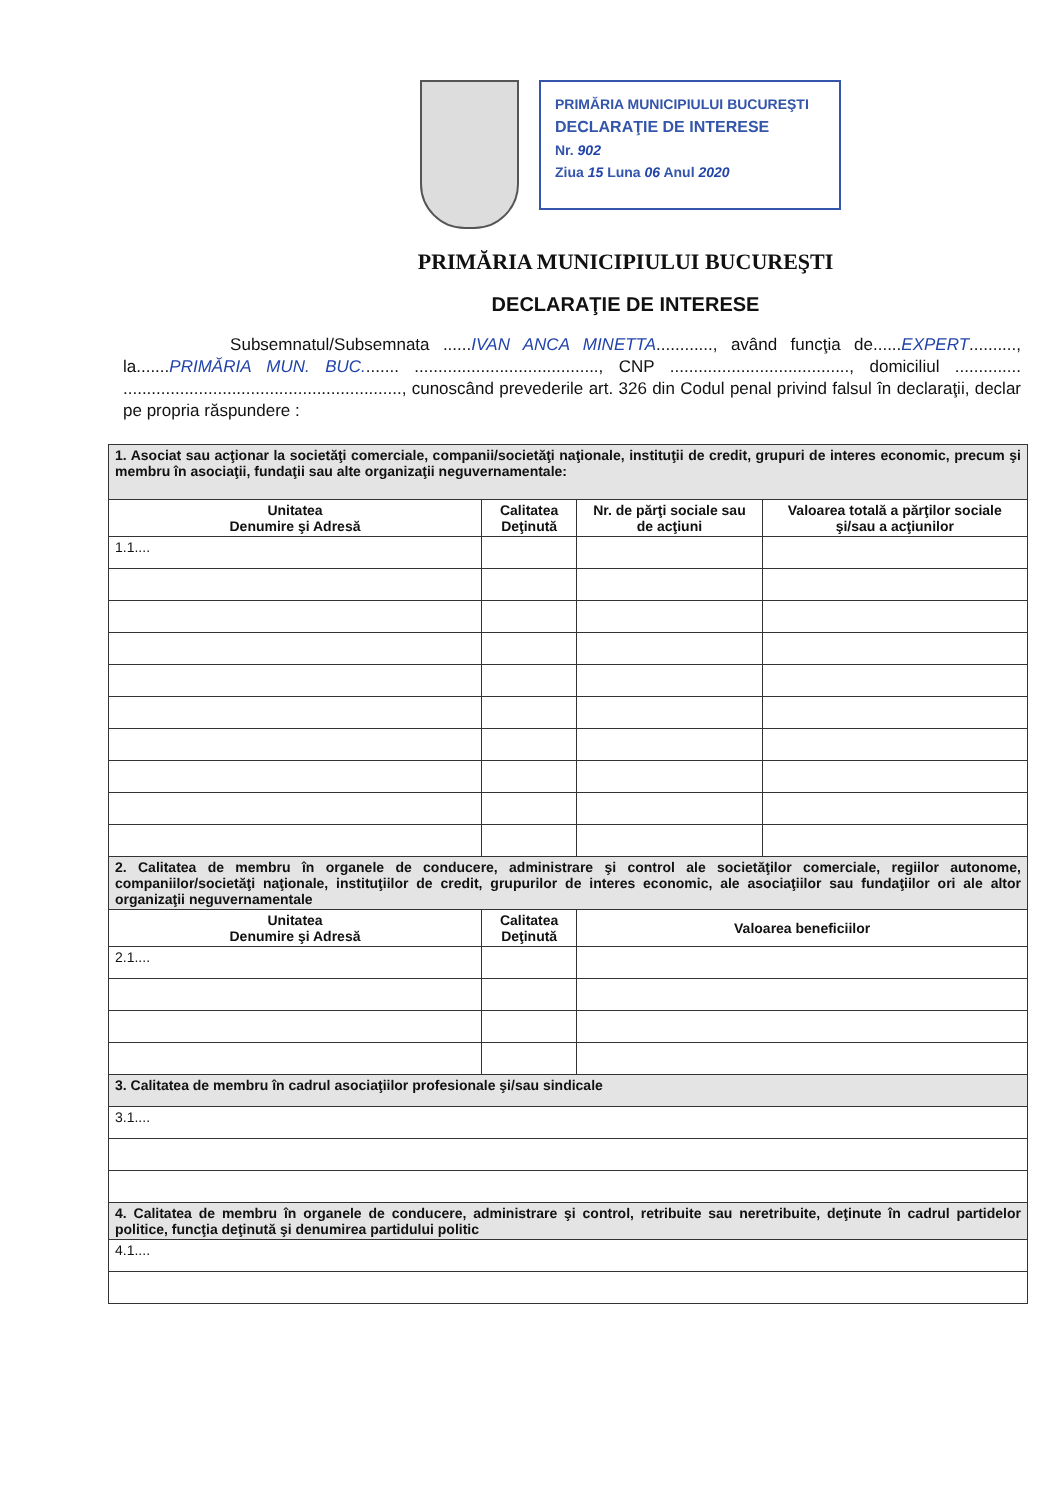PRIMĂRIA MUNICIPIULUI BUCUREŞTI
DECLARAŢIE DE INTERESE
Nr. 902
Ziua 15 Luna 06 Anul 2020
PRIMĂRIA MUNICIPIULUI BUCUREŞTI
DECLARAŢIE DE INTERESE
Subsemnatul/Subsemnata ......IVAN ANCA MINETTA............, având funcţia de......EXPERT.........., la.......PRIMĂRIA MUN. BUC........ ......................................., CNP ......................................, domiciliul .............. ..........................................................., cunoscând prevederile art. 326 din Codul penal privind falsul în declaraţii, declar pe propria răspundere :
| 1. Asociat sau acţionar la societăţi comerciale, companii/societăţi naţionale, instituţii de credit, grupuri de interes economic, precum şi membru în asociaţii, fundaţii sau alte organizaţii neguvernamentale: | | | |
| Unitatea Denumire şi Adresă | Calitatea Deţinută | Nr. de părţi sociale sau de acţiuni | Valoarea totală a părţilor sociale şi/sau a acţiunilor |
| 1.1.... | | | |
| 2. Calitatea de membru în organele de conducere, administrare şi control ale societăţilor comerciale, regiilor autonome, companiilor/societăţi naţionale, instituţiilor de credit, grupurilor de interes economic, ale asociaţiilor sau fundaţiilor ori ale altor organizaţii neguvernamentale | | | |
| Unitatea Denumire şi Adresă | Calitatea Deţinută | Valoarea beneficiilor | |
| 2.1.... | | | |
| 3. Calitatea de membru în cadrul asociaţiilor profesionale şi/sau sindicale | | | |
| 3.1.... | | | |
| 4. Calitatea de membru în organele de conducere, administrare şi control, retribuite sau neretribuite, deţinute în cadrul partidelor politice, funcţia deţinută şi denumirea partidului politic | | | |
| 4.1.... | | | |